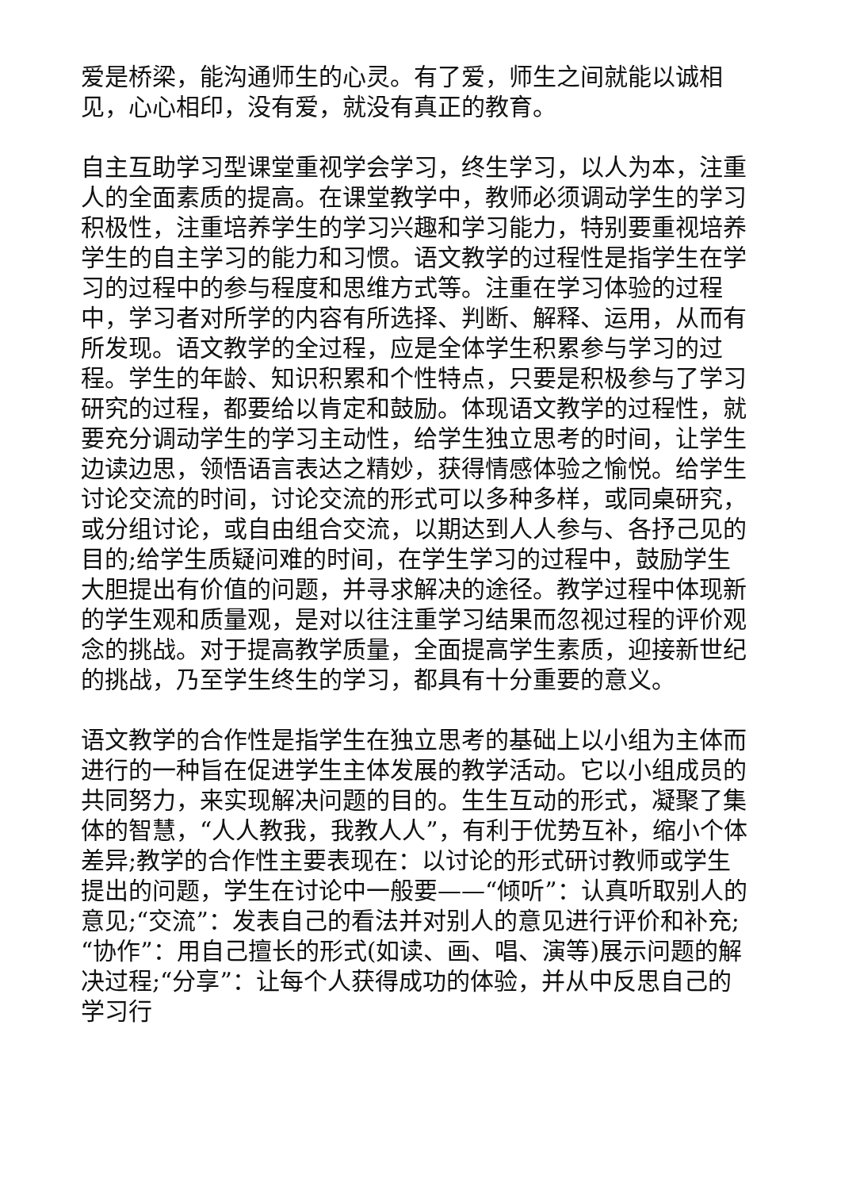爱是桥梁，能沟通师生的心灵。有了爱，师生之间就能以诚相见，心心相印，没有爱，就没有真正的教育。
自主互助学习型课堂重视学会学习，终生学习，以人为本，注重人的全面素质的提高。在课堂教学中，教师必须调动学生的学习积极性，注重培养学生的学习兴趣和学习能力，特别要重视培养学生的自主学习的能力和习惯。语文教学的过程性是指学生在学习的过程中的参与程度和思维方式等。注重在学习体验的过程中，学习者对所学的内容有所选择、判断、解释、运用，从而有所发现。语文教学的全过程，应是全体学生积累参与学习的过程。学生的年龄、知识积累和个性特点，只要是积极参与了学习研究的过程，都要给以肯定和鼓励。体现语文教学的过程性，就要充分调动学生的学习主动性，给学生独立思考的时间，让学生边读边思，领悟语言表达之精妙，获得情感体验之愉悦。给学生讨论交流的时间，讨论交流的形式可以多种多样，或同桌研究，或分组讨论，或自由组合交流，以期达到人人参与、各抒己见的目的;给学生质疑问难的时间，在学生学习的过程中，鼓励学生大胆提出有价值的问题，并寻求解决的途径。教学过程中体现新的学生观和质量观，是对以往注重学习结果而忽视过程的评价观念的挑战。对于提高教学质量，全面提高学生素质，迎接新世纪的挑战，乃至学生终生的学习，都具有十分重要的意义。
语文教学的合作性是指学生在独立思考的基础上以小组为主体而进行的一种旨在促进学生主体发展的教学活动。它以小组成员的共同努力，来实现解决问题的目的。生生互动的形式，凝聚了集体的智慧，“人人教我，我教人人”，有利于优势互补，缩小个体差异;教学的合作性主要表现在：以讨论的形式研讨教师或学生提出的问题，学生在讨论中一般要——“倾听”：认真听取别人的意见;“交流”：发表自己的看法并对别人的意见进行评价和补充;“协作”：用自己擅长的形式(如读、画、唱、演等)展示问题的解决过程;“分享”：让每个人获得成功的体验，并从中反思自己的学习行